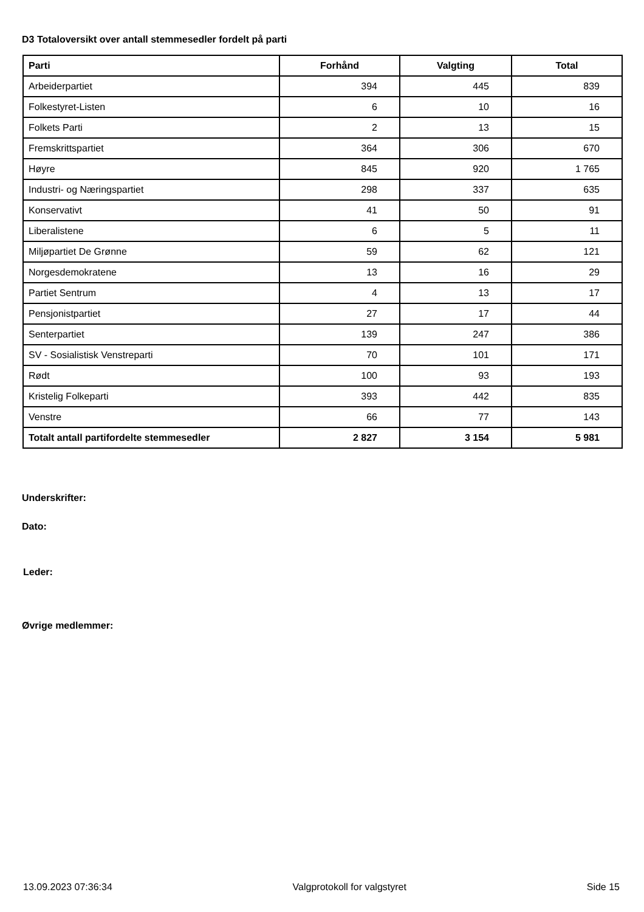D3 Totaloversikt over antall stemmesedler fordelt på parti
| Parti | Forhånd | Valgting | Total |
| --- | --- | --- | --- |
| Arbeiderpartiet | 394 | 445 | 839 |
| Folkestyret-Listen | 6 | 10 | 16 |
| Folkets Parti | 2 | 13 | 15 |
| Fremskrittspartiet | 364 | 306 | 670 |
| Høyre | 845 | 920 | 1 765 |
| Industri- og Næringspartiet | 298 | 337 | 635 |
| Konservativt | 41 | 50 | 91 |
| Liberalistene | 6 | 5 | 11 |
| Miljøpartiet De Grønne | 59 | 62 | 121 |
| Norgesdemokratene | 13 | 16 | 29 |
| Partiet Sentrum | 4 | 13 | 17 |
| Pensjonistpartiet | 27 | 17 | 44 |
| Senterpartiet | 139 | 247 | 386 |
| SV - Sosialistisk Venstreparti | 70 | 101 | 171 |
| Rødt | 100 | 93 | 193 |
| Kristelig Folkeparti | 393 | 442 | 835 |
| Venstre | 66 | 77 | 143 |
| Totalt antall partifordelte stemmesedler | 2 827 | 3 154 | 5 981 |
Underskrifter:
Dato:
Leder:
Øvrige medlemmer:
13.09.2023 07:36:34 Valgprotokoll for valgstyret Side 15